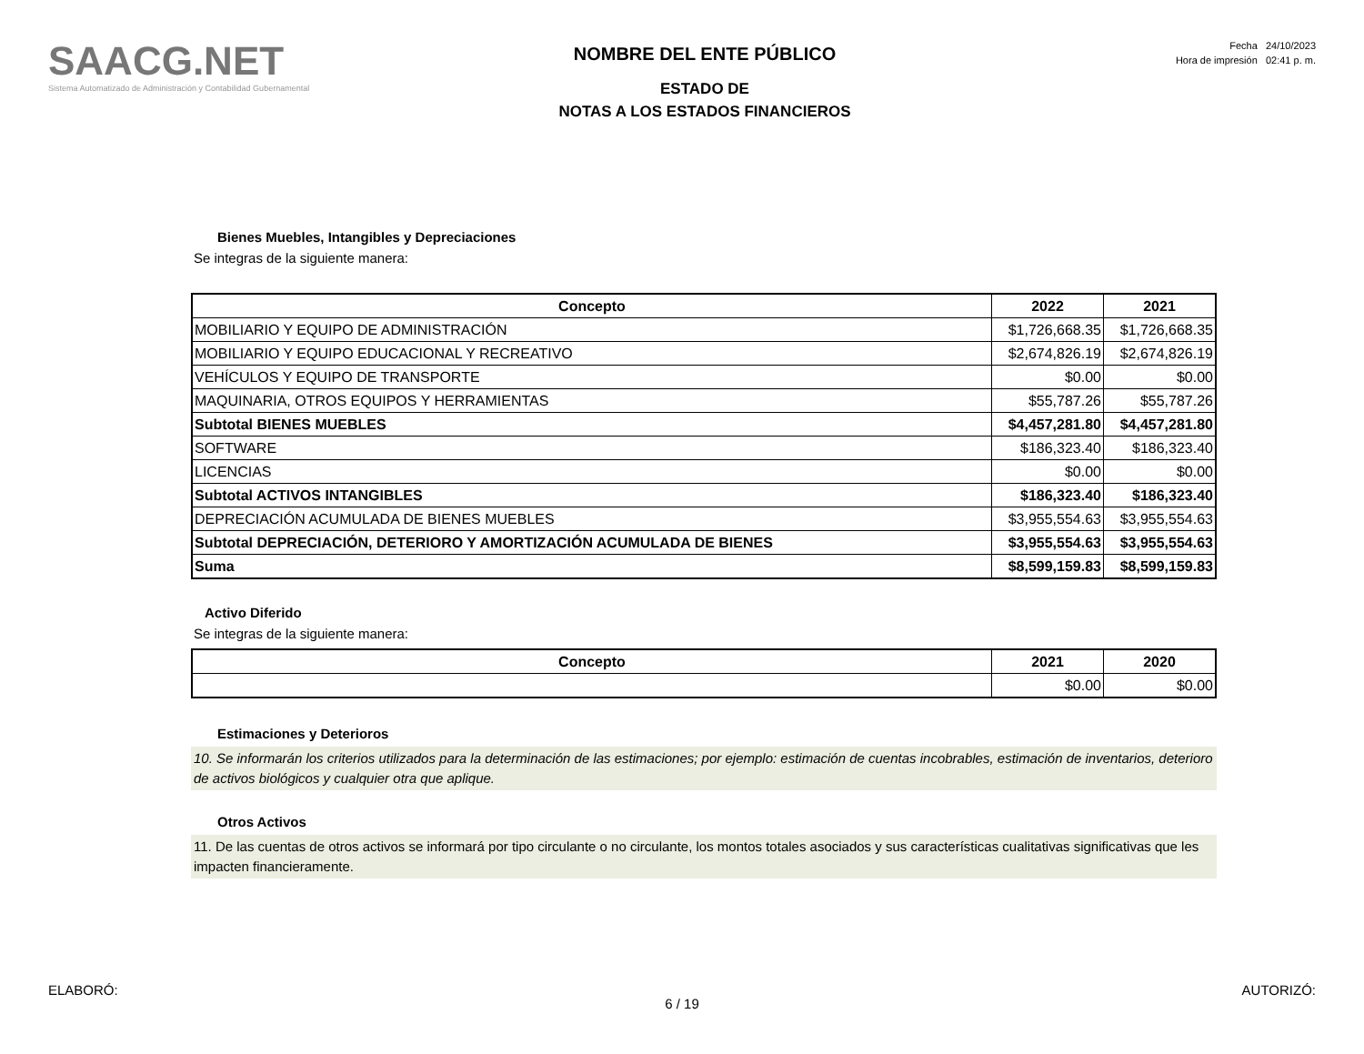SAACG.NET
Sistema Automatizado de Administración y Contabilidad Gubernamental
NOMBRE DEL ENTE PÚBLICO
ESTADO DE
NOTAS A LOS ESTADOS FINANCIEROS
Fecha 24/10/2023
Hora de impresión 02:41 p. m.
Bienes Muebles, Intangibles y Depreciaciones
Se integras de la siguiente manera:
| Concepto | 2022 | 2021 |
| --- | --- | --- |
| MOBILIARIO Y EQUIPO DE ADMINISTRACIÓN | $1,726,668.35 | $1,726,668.35 |
| MOBILIARIO Y EQUIPO EDUCACIONAL Y RECREATIVO | $2,674,826.19 | $2,674,826.19 |
| VEHÍCULOS Y EQUIPO DE TRANSPORTE | $0.00 | $0.00 |
| MAQUINARIA, OTROS EQUIPOS Y HERRAMIENTAS | $55,787.26 | $55,787.26 |
| Subtotal BIENES MUEBLES | $4,457,281.80 | $4,457,281.80 |
| SOFTWARE | $186,323.40 | $186,323.40 |
| LICENCIAS | $0.00 | $0.00 |
| Subtotal ACTIVOS INTANGIBLES | $186,323.40 | $186,323.40 |
| DEPRECIACIÓN ACUMULADA DE BIENES MUEBLES | $3,955,554.63 | $3,955,554.63 |
| Subtotal DEPRECIACIÓN, DETERIORO Y AMORTIZACIÓN ACUMULADA DE BIENES | $3,955,554.63 | $3,955,554.63 |
| Suma | $8,599,159.83 | $8,599,159.83 |
Activo Diferido
Se integras de la siguiente manera:
| Concepto | 2021 | 2020 |
| --- | --- | --- |
| | $0.00 | $0.00 |
Estimaciones y Deterioros
10. Se informarán los criterios utilizados para la determinación de las estimaciones; por ejemplo: estimación de cuentas incobrables, estimación de inventarios, deterioro de activos biológicos y cualquier otra que aplique.
Otros Activos
11. De las cuentas de otros activos se informará por tipo circulante o no circulante, los montos totales asociados y sus características cualitativas significativas que les impacten financieramente.
ELABORÓ: AUTORIZÓ:
6 / 19